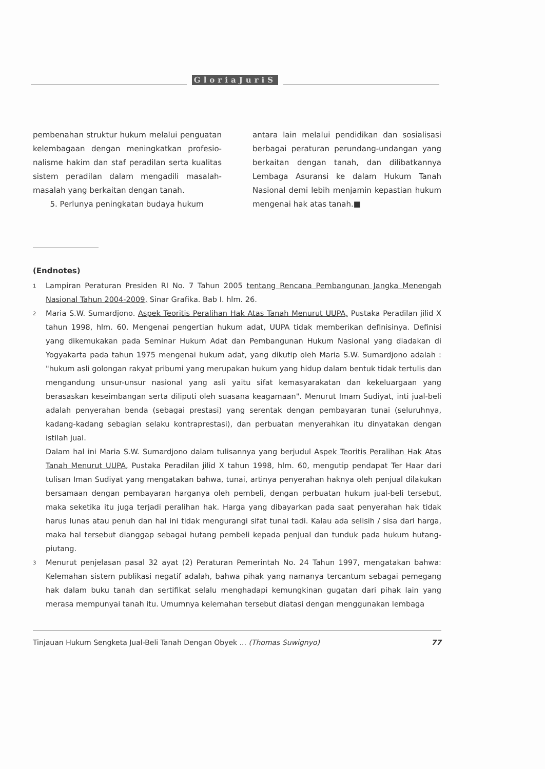GloriaJuriS
pembenahan struktur hukum melalui penguatan kelembagaan dengan meningkatkan profesio­nalisme hakim dan staf peradilan serta kualitas sistem peradilan dalam mengadili masalah-masalah yang berkaitan dengan tanah.
5. Perlunya peningkatan budaya hukum
antara lain melalui pendidikan dan sosialisasi berbagai peraturan perundang-undangan yang berkaitan dengan tanah, dan dilibatkannya Lembaga Asuransi ke dalam Hukum Tanah Nasional demi lebih menjamin kepastian hukum mengenai hak atas tanah.■
(Endnotes)
1
Lampiran Peraturan Presiden RI No. 7 Tahun 2005 tentang Rencana Pembangunan Jangka Menengah Nasional Tahun 2004-2009, Sinar Grafika. Bab I. hlm. 26.
2
Maria S.W. Sumardjono. Aspek Teoritis Peralihan Hak Atas Tanah Menurut UUPA, Pustaka Peradilan jilid X tahun 1998, hlm. 60. Mengenai pengertian hukum adat, UUPA tidak memberikan definisinya. Definisi yang dikemukakan pada Seminar Hukum Adat dan Pembangunan Hukum Nasional yang diadakan di Yogyakarta pada tahun 1975 mengenai hukum adat, yang dikutip oleh Maria S.W. Sumardjono adalah : "hukum asli golongan rakyat pribumi yang merupakan hukum yang hidup dalam bentuk tidak tertulis dan mengandung unsur-unsur nasional yang asli yaitu sifat kemasyarakatan dan kekeluargaan yang berasaskan keseimbangan serta diliputi oleh suasana keagamaan". Menurut Imam Sudiyat, inti jual-beli adalah penyerahan benda (sebagai prestasi) yang serentak dengan pembayaran tunai (seluruhnya, kadang-kadang sebagian selaku kontraprestasi), dan perbuatan menyerahkan itu dinyatakan dengan istilah jual.
Dalam hal ini Maria S.W. Sumardjono dalam tulisannya yang berjudul Aspek Teoritis Peralihan Hak Atas Tanah Menurut UUPA, Pustaka Peradilan jilid X tahun 1998, hlm. 60, mengutip pendapat Ter Haar dari tulisan Iman Sudiyat yang mengatakan bahwa, tunai, artinya penyerahan haknya oleh penjual dilakukan bersamaan dengan pembayaran harganya oleh pembeli, dengan perbuatan hukum jual-beli tersebut, maka seketika itu juga terjadi peralihan hak. Harga yang dibayarkan pada saat penyerahan hak tidak harus lunas atau penuh dan hal ini tidak mengurangi sifat tunai tadi. Kalau ada selisih / sisa dari harga, maka hal tersebut dianggap sebagai hutang pembeli kepada penjual dan tunduk pada hukum hutang-piutang.
3
Menurut penjelasan pasal 32 ayat (2) Peraturan Pemerintah No. 24 Tahun 1997, mengatakan bahwa: Kelemahan sistem publikasi negatif adalah, bahwa pihak yang namanya tercantum sebagai pemegang hak dalam buku tanah dan sertifikat selalu menghadapi kemungkinan gugatan dari pihak lain yang merasa mempunyai tanah itu. Umumnya kelemahan tersebut diatasi dengan menggunakan lembaga
Tinjauan Hukum Sengketa Jual-Beli Tanah Dengan Obyek ... (Thomas Suwignyo) 77